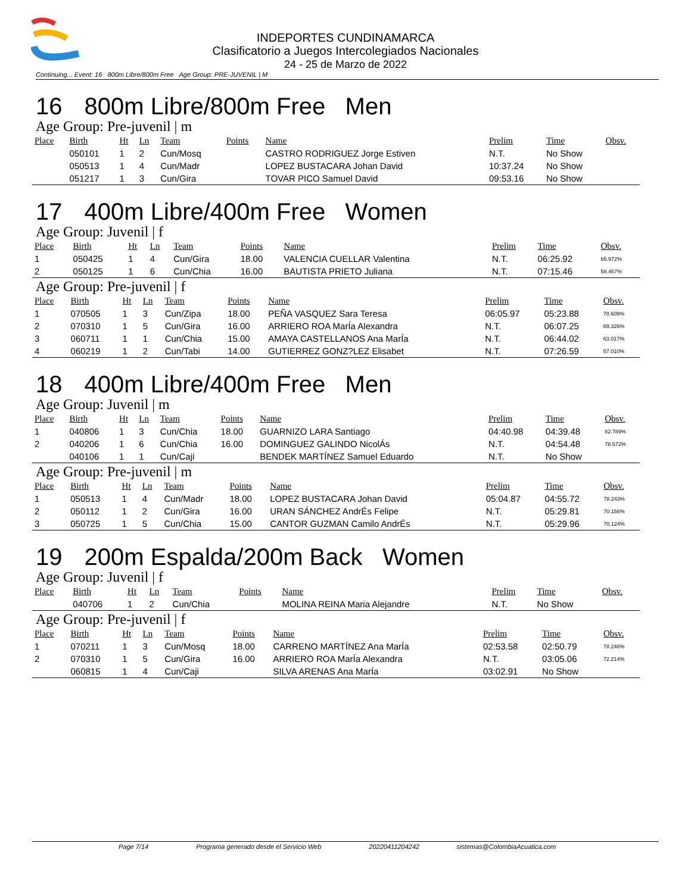INDEPORTES CUNDINAMARCA
Clasificatorio a Juegos Intercolegiados Nacionales
24 - 25 de Marzo de 2022
Continuing... Event: 16 800m Libre/800m Free Age Group: PRE-JUVENIL | M
16 800m Libre/800m Free Men
Age Group: Pre-juvenil | m
| Place | Birth | Ht | Ln | Team | Points | Name | Prelim | Time | Obsv. |
| --- | --- | --- | --- | --- | --- | --- | --- | --- | --- |
| | 050101 | 1 | 2 | Cun/Mosq | | CASTRO RODRIGUEZ Jorge Estiven | N.T. | No Show | |
| | 050513 | 1 | 4 | Cun/Madr | | LOPEZ BUSTACARA Johan David | 10:37.24 | No Show | |
| | 051217 | 1 | 3 | Cun/Gira | | TOVAR PICO Samuel David | 09:53.16 | No Show | |
17 400m Libre/400m Free Women
Age Group: Juvenil | f
| Place | Birth | Ht | Ln | Team | Points | Name | Prelim | Time | Obsv. |
| --- | --- | --- | --- | --- | --- | --- | --- | --- | --- |
| 1 | 050425 | 1 | 4 | Cun/Gira | 18.00 | VALENCIA CUELLAR Valentina | N.T. | 06:25.92 | 65.972% |
| 2 | 050125 | 1 | 6 | Cun/Chia | 16.00 | BAUTISTA PRIETO Juliana | N.T. | 07:15.46 | 58.467% |
Age Group: Pre-juvenil | f
| Place | Birth | Ht | Ln | Team | Points | Name | Prelim | Time | Obsv. |
| --- | --- | --- | --- | --- | --- | --- | --- | --- | --- |
| 1 | 070505 | 1 | 3 | Cun/Zipa | 18.00 | PEÑA VASQUEZ Sara Teresa | 06:05.97 | 05:23.88 | 78.609% |
| 2 | 070310 | 1 | 5 | Cun/Gira | 16.00 | ARRIERO ROA MarÍa Alexandra | N.T. | 06:07.25 | 69.326% |
| 3 | 060711 | 1 | 1 | Cun/Chia | 15.00 | AMAYA CASTELLANOS Ana MarÍa | N.T. | 06:44.02 | 63.017% |
| 4 | 060219 | 1 | 2 | Cun/Tabi | 14.00 | GUTIERREZ GONZ?LEZ Elisabet | N.T. | 07:26.59 | 57.010% |
18 400m Libre/400m Free Men
Age Group: Juvenil | m
| Place | Birth | Ht | Ln | Team | Points | Name | Prelim | Time | Obsv. |
| --- | --- | --- | --- | --- | --- | --- | --- | --- | --- |
| 1 | 040806 | 1 | 3 | Cun/Chia | 18.00 | GUARNIZO LARA Santiago | 04:40.98 | 04:39.48 | 82.789% |
| 2 | 040206 | 1 | 6 | Cun/Chia | 16.00 | DOMINGUEZ GALINDO NicolÁs | N.T. | 04:54.48 | 78.572% |
| | 040106 | 1 | 1 | Cun/Caji | | BENDEK MARTÍNEZ Samuel Eduardo | N.T. | No Show | |
Age Group: Pre-juvenil | m
| Place | Birth | Ht | Ln | Team | Points | Name | Prelim | Time | Obsv. |
| --- | --- | --- | --- | --- | --- | --- | --- | --- | --- |
| 1 | 050513 | 1 | 4 | Cun/Madr | 18.00 | LOPEZ BUSTACARA Johan David | 05:04.87 | 04:55.72 | 78.243% |
| 2 | 050112 | 1 | 2 | Cun/Gira | 16.00 | URAN SÁNCHEZ AndrÉs Felipe | N.T. | 05:29.81 | 70.156% |
| 3 | 050725 | 1 | 5 | Cun/Chia | 15.00 | CANTOR GUZMAN Camilo AndrÉs | N.T. | 05:29.96 | 70.124% |
19 200m Espalda/200m Back Women
Age Group: Juvenil | f
| Place | Birth | Ht | Ln | Team | Points | Name | Prelim | Time | Obsv. |
| --- | --- | --- | --- | --- | --- | --- | --- | --- | --- |
| | 040706 | 1 | 2 | Cun/Chia | | MOLINA REINA Maria Alejandre | N.T. | No Show | |
Age Group: Pre-juvenil | f
| Place | Birth | Ht | Ln | Team | Points | Name | Prelim | Time | Obsv. |
| --- | --- | --- | --- | --- | --- | --- | --- | --- | --- |
| 1 | 070211 | 1 | 3 | Cun/Mosq | 18.00 | CARRENO MARTÍNEZ Ana MarÍa | 02:53.58 | 02:50.79 | 78.248% |
| 2 | 070310 | 1 | 5 | Cun/Gira | 16.00 | ARRIERO ROA MarÍa Alexandra | N.T. | 03:05.06 | 72.214% |
| | 060815 | 1 | 4 | Cun/Caji | | SILVA ARENAS Ana MarÍa | 03:02.91 | No Show | |
Page 7/14 Programa generado desde el Servicio Web 20220411204242 sistemas@ColombiaAcuatica.com